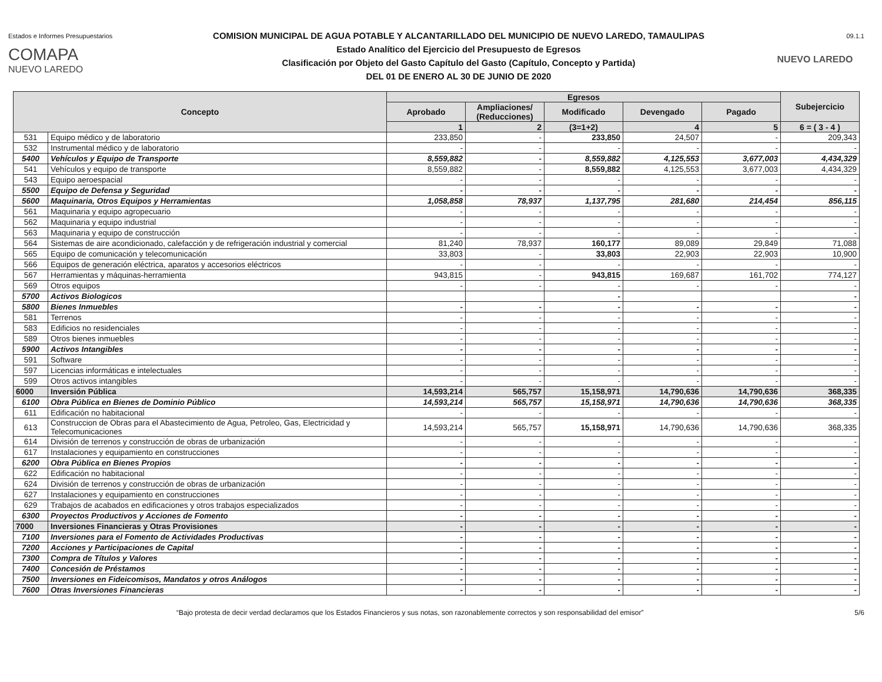Estados e Informes Presupuestarios 09.1.1
COMAPA
NUEVO LAREDO
COMISION MUNICIPAL DE AGUA POTABLE Y ALCANTARILLADO DEL MUNICIPIO DE NUEVO LAREDO, TAMAULIPAS
Estado Analítico del Ejercicio del Presupuesto de Egresos
Clasificación por Objeto del Gasto Capítulo del Gasto (Capítulo, Concepto y Partida)
DEL 01 DE ENERO AL 30 DE JUNIO DE 2020
NUEVO LAREDO
| Concepto | | Egresos | | | | | Subejercicio |
| --- | --- | --- | --- | --- | --- | --- | --- |
| | | Aprobado | Ampliaciones/ (Reducciones) | Modificado | Devengado | Pagado | |
| | | 1 | 2 | (3=1+2) | 4 | 5 | 6 = ( 3 - 4 ) |
| 531 | Equipo médico y de laboratorio | 233,850 | - | 233,850 | 24,507 | - | 209,343 |
| 532 | Instrumental médico y de laboratorio | - | - | - | - | - | - |
| 5400 | Vehículos y Equipo de Transporte | 8,559,882 | - | 8,559,882 | 4,125,553 | 3,677,003 | 4,434,329 |
| 541 | Vehículos y equipo de transporte | 8,559,882 | - | 8,559,882 | 4,125,553 | 3,677,003 | 4,434,329 |
| 543 | Equipo aeroespacial | - | - | - | - | - | - |
| 5500 | Equipo de Defensa y Seguridad | - | - | - | - | - | - |
| 5600 | Maquinaria, Otros Equipos y Herramientas | 1,058,858 | 78,937 | 1,137,795 | 281,680 | 214,454 | 856,115 |
| 561 | Maquinaria y equipo agropecuario | - | - | - | - | - | - |
| 562 | Maquinaria y equipo industrial | - | - | - | - | - | - |
| 563 | Maquinaria y equipo de construcción | - | - | - | - | - | - |
| 564 | Sistemas de aire acondicionado, calefacción y de refrigeración industrial y comercial | 81,240 | 78,937 | 160,177 | 89,089 | 29,849 | 71,088 |
| 565 | Equipo de comunicación y telecomunicación | 33,803 | - | 33,803 | 22,903 | 22,903 | 10,900 |
| 566 | Equipos de generación eléctrica, aparatos y accesorios eléctricos | - | - | - | - | - | - |
| 567 | Herramientas y máquinas-herramienta | 943,815 | - | 943,815 | 169,687 | 161,702 | 774,127 |
| 569 | Otros equipos | - | - | - | - | - | - |
| 5700 | Activos Biologicos | | | - | | | - |
| 5800 | Bienes Inmuebles | - | - | - | - | - | - |
| 581 | Terrenos | - | - | - | - | - | - |
| 583 | Edificios no residenciales | - | - | - | - | - | - |
| 589 | Otros bienes inmuebles | - | - | - | - | - | - |
| 5900 | Activos Intangibles | - | - | - | - | - | - |
| 591 | Software | - | - | - | - | - | - |
| 597 | Licencias informáticas e intelectuales | - | - | - | - | - | - |
| 599 | Otros activos intangibles | - | - | - | - | - | - |
| 6000 | Inversión Pública | 14,593,214 | 565,757 | 15,158,971 | 14,790,636 | 14,790,636 | 368,335 |
| 6100 | Obra Pública en Bienes de Dominio Público | 14,593,214 | 565,757 | 15,158,971 | 14,790,636 | 14,790,636 | 368,335 |
| 611 | Edificación no habitacional | - | - | - | - | - | - |
| 613 | Construccion de Obras para el Abastecimiento de Agua, Petroleo, Gas, Electricidad y Telecomunicaciones | 14,593,214 | 565,757 | 15,158,971 | 14,790,636 | 14,790,636 | 368,335 |
| 614 | División de terrenos y construcción de obras de urbanización | - | - | - | - | - | - |
| 617 | Instalaciones y equipamiento en construcciones | - | - | - | - | - | - |
| 6200 | Obra Pública en Bienes Propios | - | - | - | - | - | - |
| 622 | Edificación no habitacional | - | - | - | - | - | - |
| 624 | División de terrenos y construcción de obras de urbanización | - | - | - | - | - | - |
| 627 | Instalaciones y equipamiento en construcciones | - | - | - | - | - | - |
| 629 | Trabajos de acabados en edificaciones y otros trabajos especializados | - | - | - | - | - | - |
| 6300 | Proyectos Productivos y Acciones de Fomento | - | - | - | - | - | - |
| 7000 | Inversiones Financieras y Otras Provisiones | - | - | - | - | - | - |
| 7100 | Inversiones para el Fomento de Actividades Productivas | - | - | - | - | - | - |
| 7200 | Acciones y Participaciones de Capital | - | - | - | - | - | - |
| 7300 | Compra de Títulos y Valores | - | - | - | - | - | - |
| 7400 | Concesión de Préstamos | - | - | - | - | - | - |
| 7500 | Inversiones en Fideicomisos, Mandatos y otros Análogos | - | - | - | - | - | - |
| 7600 | Otras Inversiones Financieras | - | - | - | - | - | - |
“Bajo protesta de decir verdad declaramos que los Estados Financieros y sus notas, son razonablemente correctos y son responsabilidad del emisor” 5/6